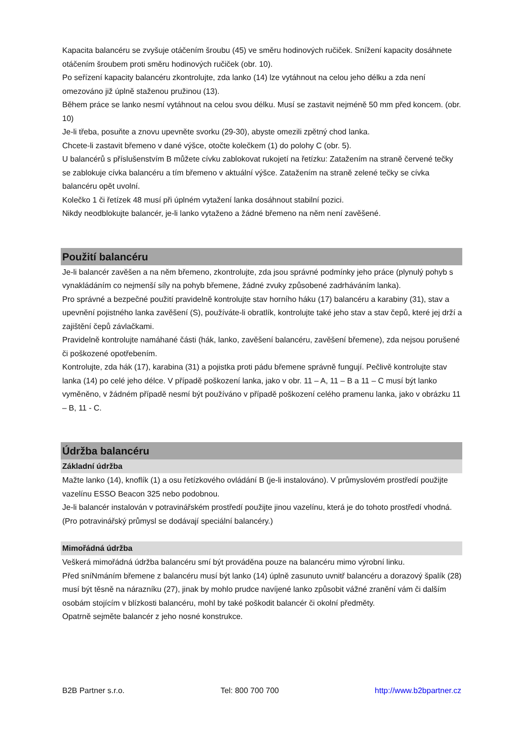Kapacita balancéru se zvyšuje otáčením šroubu (45) ve směru hodinových ručiček. Snížení kapacity dosáhnete otáčením šroubem proti směru hodinových ručiček (obr. 10).
Po seřízení kapacity balancéru zkontrolujte, zda lanko (14) lze vytáhnout na celou jeho délku a zda není omezováno již úplně staženou pružinou (13).
Během práce se lanko nesmí vytáhnout na celou svou délku. Musí se zastavit nejméně 50 mm před koncem. (obr. 10)
Je-li třeba, posuňte a znovu upevněte svorku (29-30), abyste omezili zpětný chod lanka.
Chcete-li zastavit břemeno v dané výšce, otočte kolečkem (1) do polohy C (obr. 5).
U balancérů s příslušenstvím B můžete cívku zablokovat rukojetí na řetízku: Zatažením na straně červené tečky se zablokuje cívka balancéru a tím břemeno v aktuální výšce. Zatažením na straně zelené tečky se cívka balancéru opět uvolní.
Kolečko 1 či řetízek 48 musí při úplném vytažení lanka dosáhnout stabilní pozici.
Nikdy neodblokujte balancér, je-li lanko vytaženo a žádné břemeno na něm není zavěšené.
Použití balancéru
Je-li balancér zavěšen a na něm břemeno, zkontrolujte, zda jsou správné podmínky jeho práce (plynulý pohyb s vynakládáním co nejmenší síly na pohyb břemene, žádné zvuky způsobené zadrháváním lanka).
Pro správné a bezpečné použití pravidelně kontrolujte stav horního háku (17) balancéru a karabiny (31), stav a upevnění pojistného lanka zavěšení (S), používáte-li obratlík, kontrolujte také jeho stav a stav čepů, které jej drží a zajištění čepů závlačkami.
Pravidelně kontrolujte namáhané části (hák, lanko, zavěšení balancéru, zavěšení břemene), zda nejsou porušené či poškozené opotřebením.
Kontrolujte, zda hák (17), karabina (31) a pojistka proti pádu břemene správně fungují. Pečlivě kontrolujte stav lanka (14) po celé jeho délce. V případě poškození lanka, jako v obr. 11 – A, 11 – B a 11 – C musí být lanko vyměněno, v žádném případě nesmí být používáno v případě poškození celého pramenu lanka, jako v obrázku 11 – B, 11 - C.
Údržba balancéru
Základní údržba
Mažte lanko (14), knoflík (1) a osu řetízkového ovládání B (je-li instalováno). V průmyslovém prostředí použijte vazelínu ESSO Beacon 325 nebo podobnou.
Je-li balancér instalován v potravinářském prostředí použijte jinou vazelínu, která je do tohoto prostředí vhodná. (Pro potravinářský průmysl se dodávají speciální balancéry.)
Mimořádná údržba
Veškerá mimořádná údržba balancéru smí být prováděna pouze na balancéru mimo výrobní linku.
Před sníNmáním břemene z balancéru musí být lanko (14) úplně zasunuto uvnitř balancéru a dorazový špalík (28) musí být těsně na nárazníku (27), jinak by mohlo prudce navíjené lanko způsobit vážné zranění vám či dalším osobám stojícím v blízkosti balancéru, mohl by také poškodit balancér či okolní předměty.
Opatrně sejměte balancér z jeho nosné konstrukce.
B2B Partner s.r.o. Tel: 800 700 700 http://www.b2bpartner.cz